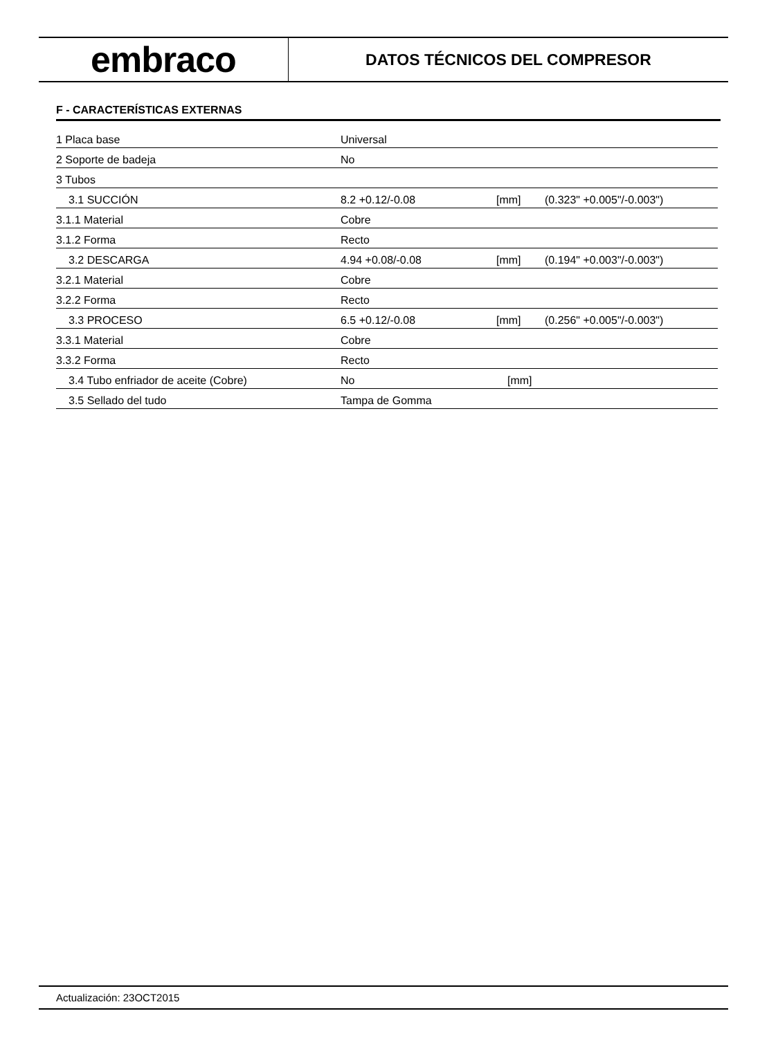embraco
DATOS TÉCNICOS DEL COMPRESOR
F - CARACTERÍSTICAS EXTERNAS
| 1 Placa base | Universal | | |
| 2 Soporte de badeja | No | | |
| 3 Tubos | | | |
| 3.1 SUCCIÓN | 8.2 +0.12/-0.08 | [mm] | (0.323" +0.005"/-0.003") |
| 3.1.1 Material | Cobre | | |
| 3.1.2 Forma | Recto | | |
| 3.2 DESCARGA | 4.94 +0.08/-0.08 | [mm] | (0.194" +0.003"/-0.003") |
| 3.2.1 Material | Cobre | | |
| 3.2.2 Forma | Recto | | |
| 3.3 PROCESO | 6.5 +0.12/-0.08 | [mm] | (0.256" +0.005"/-0.003") |
| 3.3.1 Material | Cobre | | |
| 3.3.2 Forma | Recto | | |
| 3.4 Tubo enfriador de aceite (Cobre) | No | [mm] | |
| 3.5 Sellado del tudo | Tampa de Gomma | | |
Actualización: 23OCT2015